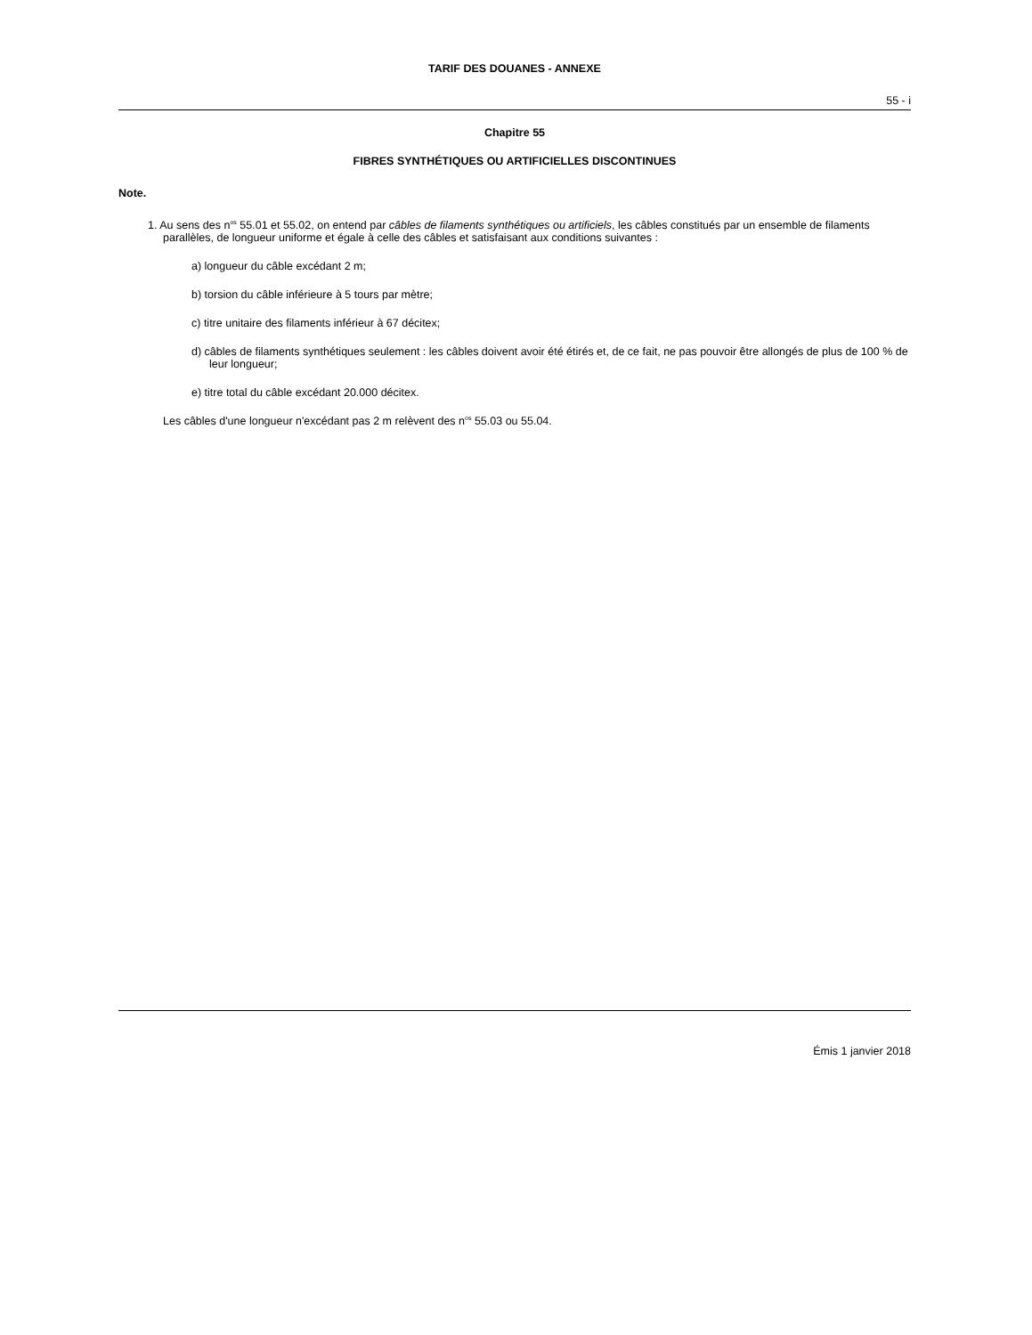TARIF DES DOUANES - ANNEXE
55 - i
Chapitre 55
FIBRES SYNTHÉTIQUES OU ARTIFICIELLES DISCONTINUES
Note.
1. Au sens des n<sup>os</sup> 55.01 et 55.02, on entend par câbles de filaments synthétiques ou artificiels, les câbles constitués par un ensemble de filaments parallèles, de longueur uniforme et égale à celle des câbles et satisfaisant aux conditions suivantes :
a) longueur du câble excédant 2 m;
b) torsion du câble inférieure à 5 tours par mètre;
c) titre unitaire des filaments inférieur à 67 décitex;
d) câbles de filaments synthétiques seulement : les câbles doivent avoir été étirés et, de ce fait, ne pas pouvoir être allongés de plus de 100 % de leur longueur;
e) titre total du câble excédant 20.000 décitex.
Les câbles d'une longueur n'excédant pas 2 m relèvent des n<sup>os</sup> 55.03 ou 55.04.
Émis 1 janvier 2018